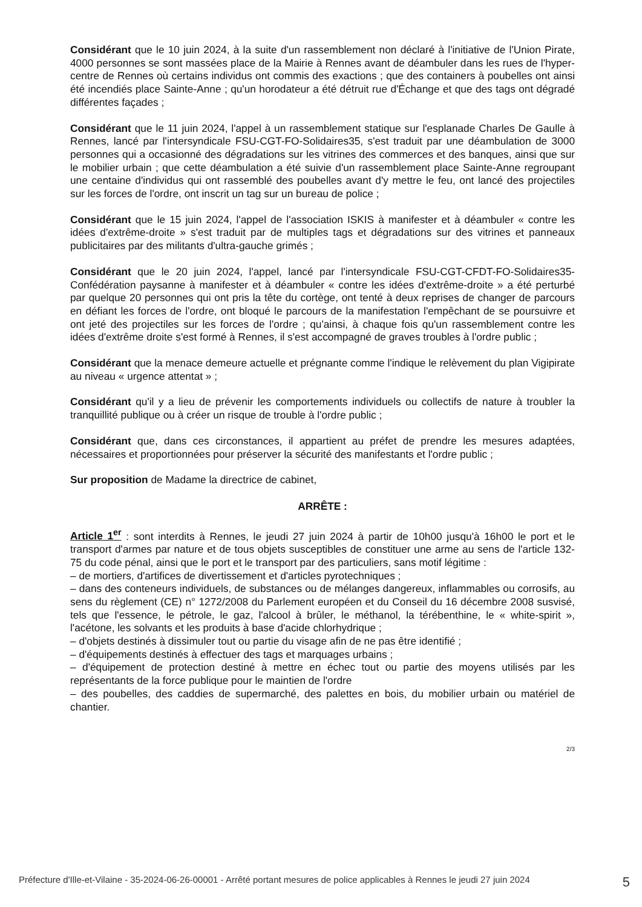Considérant que le 10 juin 2024, à la suite d'un rassemblement non déclaré à l'initiative de l'Union Pirate, 4000 personnes se sont massées place de la Mairie à Rennes avant de déambuler dans les rues de l'hyper-centre de Rennes où certains individus ont commis des exactions ; que des containers à poubelles ont ainsi été incendiés place Sainte-Anne ; qu'un horodateur a été détruit rue d'Échange et que des tags ont dégradé différentes façades ;
Considérant que le 11 juin 2024, l'appel à un rassemblement statique sur l'esplanade Charles De Gaulle à Rennes, lancé par l'intersyndicale FSU-CGT-FO-Solidaires35, s'est traduit par une déambulation de 3000 personnes qui a occasionné des dégradations sur les vitrines des commerces et des banques, ainsi que sur le mobilier urbain ; que cette déambulation a été suivie d'un rassemblement place Sainte-Anne regroupant une centaine d'individus qui ont rassemblé des poubelles avant d'y mettre le feu, ont lancé des projectiles sur les forces de l'ordre, ont inscrit un tag sur un bureau de police ;
Considérant que le 15 juin 2024, l'appel de l'association ISKIS à manifester et à déambuler « contre les idées d'extrême-droite » s'est traduit par de multiples tags et dégradations sur des vitrines et panneaux publicitaires par des militants d'ultra-gauche grimés ;
Considérant que le 20 juin 2024, l'appel, lancé par l'intersyndicale FSU-CGT-CFDT-FO-Solidaires35-Confédération paysanne à manifester et à déambuler « contre les idées d'extrême-droite » a été perturbé par quelque 20 personnes qui ont pris la tête du cortège, ont tenté à deux reprises de changer de parcours en défiant les forces de l'ordre, ont bloqué le parcours de la manifestation l'empêchant de se poursuivre et ont jeté des projectiles sur les forces de l'ordre ; qu'ainsi, à chaque fois qu'un rassemblement contre les idées d'extrême droite s'est formé à Rennes, il s'est accompagné de graves troubles à l'ordre public ;
Considérant que la menace demeure actuelle et prégnante comme l'indique le relèvement du plan Vigipirate au niveau « urgence attentat » ;
Considérant qu'il y a lieu de prévenir les comportements individuels ou collectifs de nature à troubler la tranquillité publique ou à créer un risque de trouble à l'ordre public ;
Considérant que, dans ces circonstances, il appartient au préfet de prendre les mesures adaptées, nécessaires et proportionnées pour préserver la sécurité des manifestants et l'ordre public ;
Sur proposition de Madame la directrice de cabinet,
ARRÊTE :
Article 1<sup>er</sup> : sont interdits à Rennes, le jeudi 27 juin 2024 à partir de 10h00 jusqu'à 16h00 le port et le transport d'armes par nature et de tous objets susceptibles de constituer une arme au sens de l'article 132-75 du code pénal, ainsi que le port et le transport par des particuliers, sans motif légitime :
– de mortiers, d'artifices de divertissement et d'articles pyrotechniques ;
– dans des conteneurs individuels, de substances ou de mélanges dangereux, inflammables ou corrosifs, au sens du règlement (CE) n° 1272/2008 du Parlement européen et du Conseil du 16 décembre 2008 susvisé, tels que l'essence, le pétrole, le gaz, l'alcool à brûler, le méthanol, la térébenthine, le « white-spirit », l'acétone, les solvants et les produits à base d'acide chlorhydrique ;
– d'objets destinés à dissimuler tout ou partie du visage afin de ne pas être identifié ;
– d'équipements destinés à effectuer des tags et marquages urbains ;
– d'équipement de protection destiné à mettre en échec tout ou partie des moyens utilisés par les représentants de la force publique pour le maintien de l'ordre
– des poubelles, des caddies de supermarché, des palettes en bois, du mobilier urbain ou matériel de chantier.
2/3
Préfecture d'Ille-et-Vilaine - 35-2024-06-26-00001 - Arrêté portant mesures de police applicables à Rennes le jeudi 27 juin 2024 5